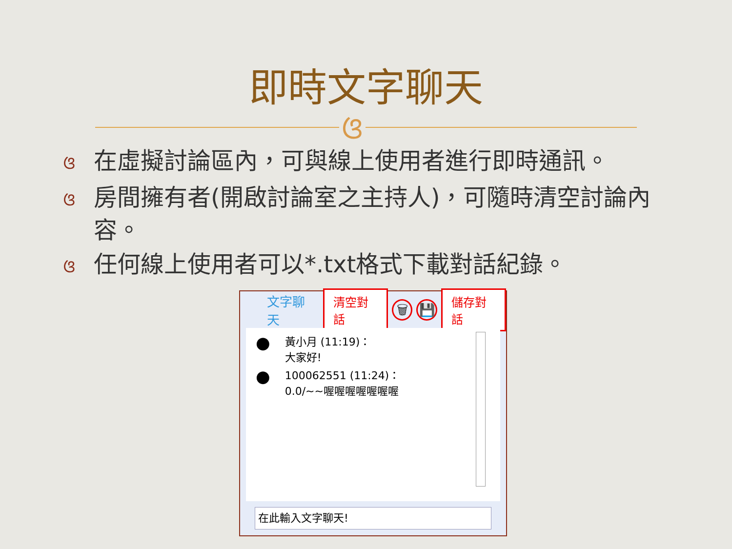即時文字聊天
ଓ
ଓ在虛擬討論區內，可與線上使用者進行即時通訊。
ଓ房間擁有者(開啟討論室之主持人)，可隨時清空討論內容。
ଓ任何線上使用者可以*.txt格式下載對話紀錄。
文字聊天 清空對話 🗑 💾 儲存對話
●
黃小月 (11:19)：
大家好!
●
100062551 (11:24)：
0.0/~~喔喔喔喔喔喔喔
在此輸入文字聊天!